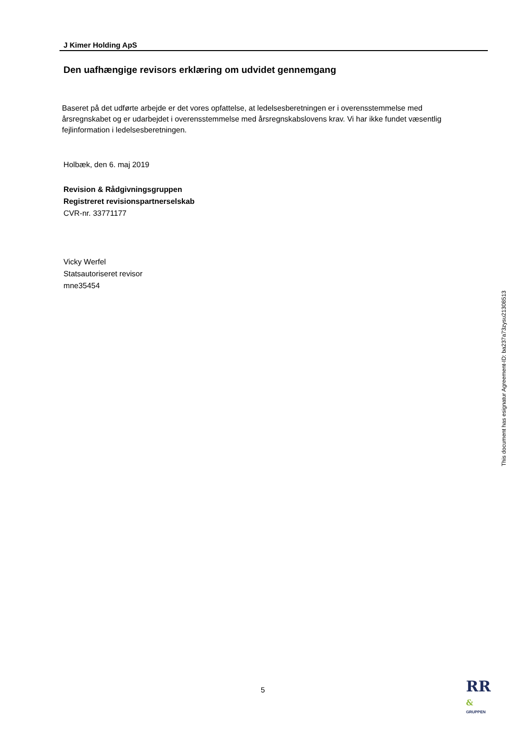J Kimer Holding ApS
Den uafhængige revisors erklæring om udvidet gennemgang
Baseret på det udførte arbejde er det vores opfattelse, at ledelsesberetningen er i overensstemmelse med årsregnskabet og er udarbejdet i overensstemmelse med årsregnskabslovens krav. Vi har ikke fundet væsentlig fejlinformation i ledelsesberetningen.
Holbæk, den 6. maj 2019
Revision & Rådgivningsgruppen
Registreret revisionspartnerselskab
CVR-nr. 33771177
Vicky Werfel
Statsautoriseret revisor
mne35454
This document has esignatur Agreement-ID: ba237a73zysu21308513
5
RR
&
GRUPPEN